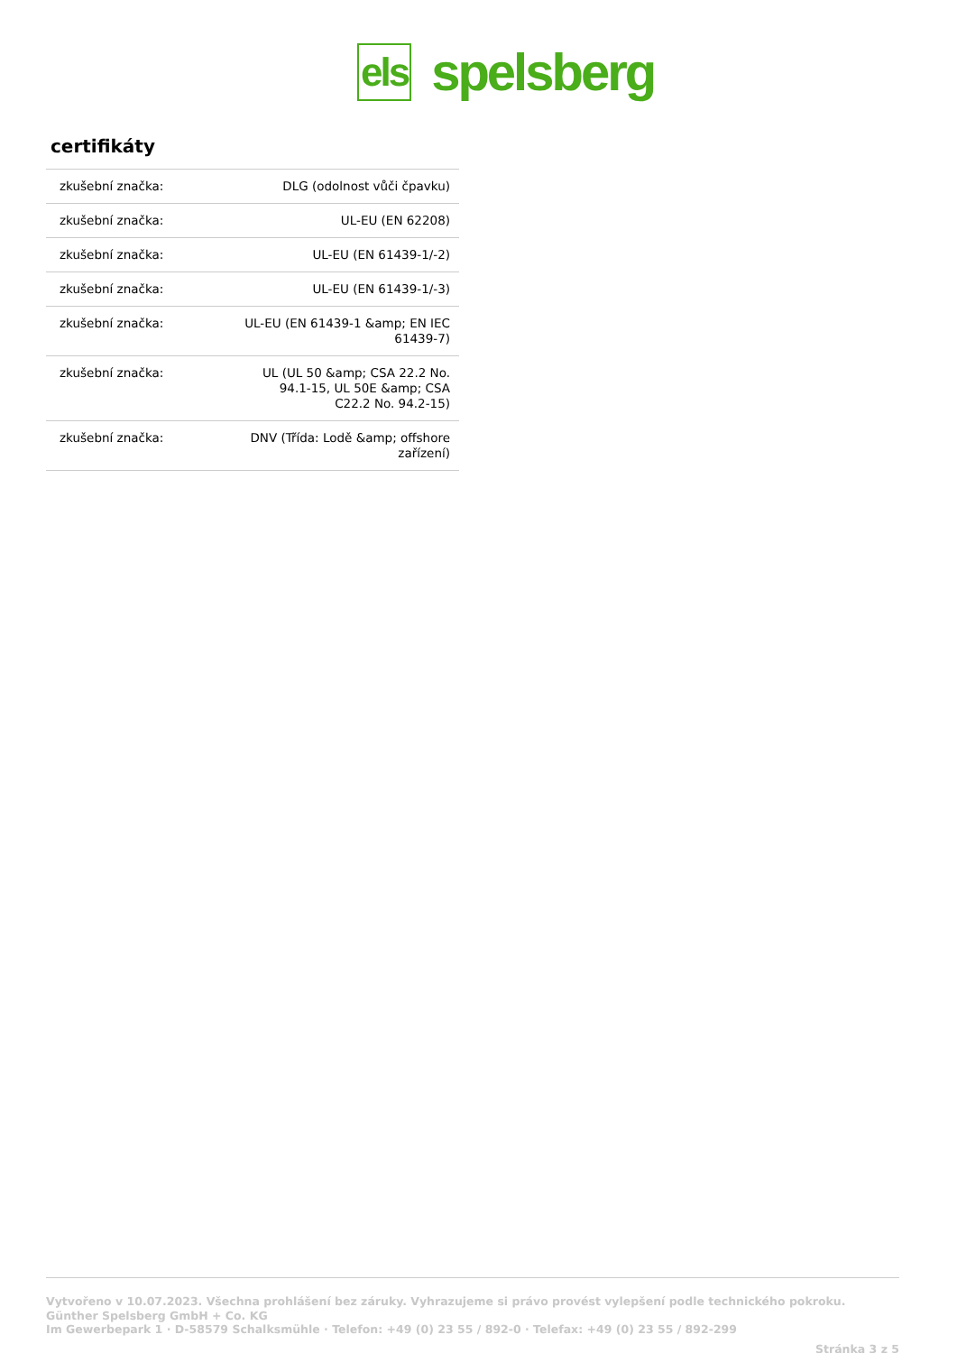els spelsberg
certifikáty
| zkušební značka: | DLG (odolnost vůči čpavku) |
| zkušební značka: | UL-EU (EN 62208) |
| zkušební značka: | UL-EU (EN 61439-1/-2) |
| zkušební značka: | UL-EU (EN 61439-1/-3) |
| zkušební značka: | UL-EU (EN 61439-1 &amp; EN IEC 61439-7) |
| zkušební značka: | UL (UL 50 &amp; CSA 22.2 No. 94.1-15, UL 50E &amp; CSA C22.2 No. 94.2-15) |
| zkušební značka: | DNV (Třída: Lodě &amp; offshore zařízení) |
Vytvořeno v 10.07.2023. Všechna prohlášení bez záruky. Vyhrazujeme si právo provést vylepšení podle technického pokroku.
Günther Spelsberg GmbH + Co. KG
Im Gewerbepark 1 · D-58579 Schalksmühle · Telefon: +49 (0) 23 55 / 892-0 · Telefax: +49 (0) 23 55 / 892-299
Stránka 3 z 5